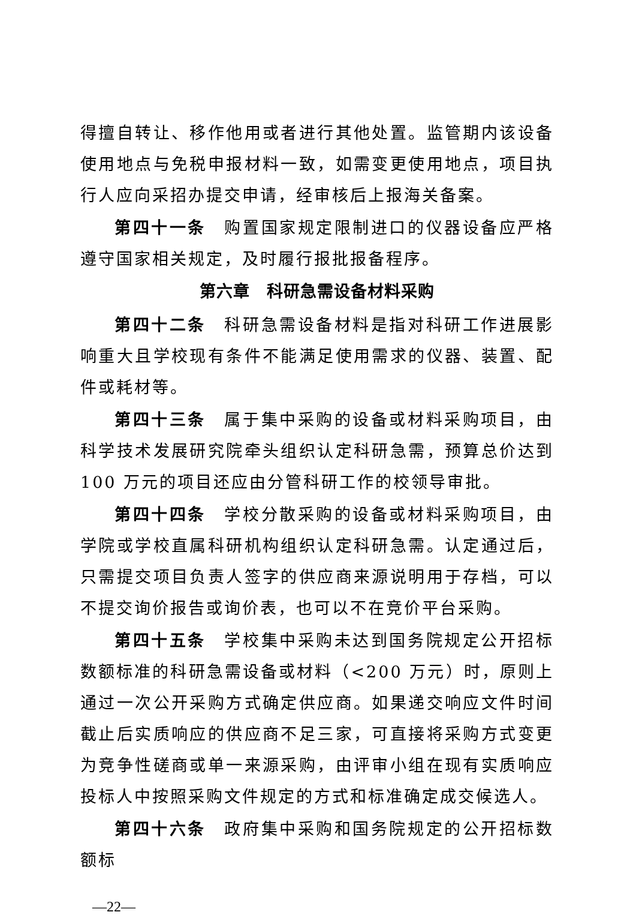得擅自转让、移作他用或者进行其他处置。监管期内该设备使用地点与免税申报材料一致，如需变更使用地点，项目执行人应向采招办提交申请，经审核后上报海关备案。
第四十一条　购置国家规定限制进口的仪器设备应严格遵守国家相关规定，及时履行报批报备程序。
第六章　科研急需设备材料采购
第四十二条　科研急需设备材料是指对科研工作进展影响重大且学校现有条件不能满足使用需求的仪器、装置、配件或耗材等。
第四十三条　属于集中采购的设备或材料采购项目，由科学技术发展研究院牵头组织认定科研急需，预算总价达到 100 万元的项目还应由分管科研工作的校领导审批。
第四十四条　学校分散采购的设备或材料采购项目，由学院或学校直属科研机构组织认定科研急需。认定通过后，只需提交项目负责人签字的供应商来源说明用于存档，可以不提交询价报告或询价表，也可以不在竞价平台采购。
第四十五条　学校集中采购未达到国务院规定公开招标数额标准的科研急需设备或材料（<200 万元）时，原则上通过一次公开采购方式确定供应商。如果递交响应文件时间截止后实质响应的供应商不足三家，可直接将采购方式变更为竞争性磋商或单一来源采购，由评审小组在现有实质响应投标人中按照采购文件规定的方式和标准确定成交候选人。
第四十六条　政府集中采购和国务院规定的公开招标数额标
—22—